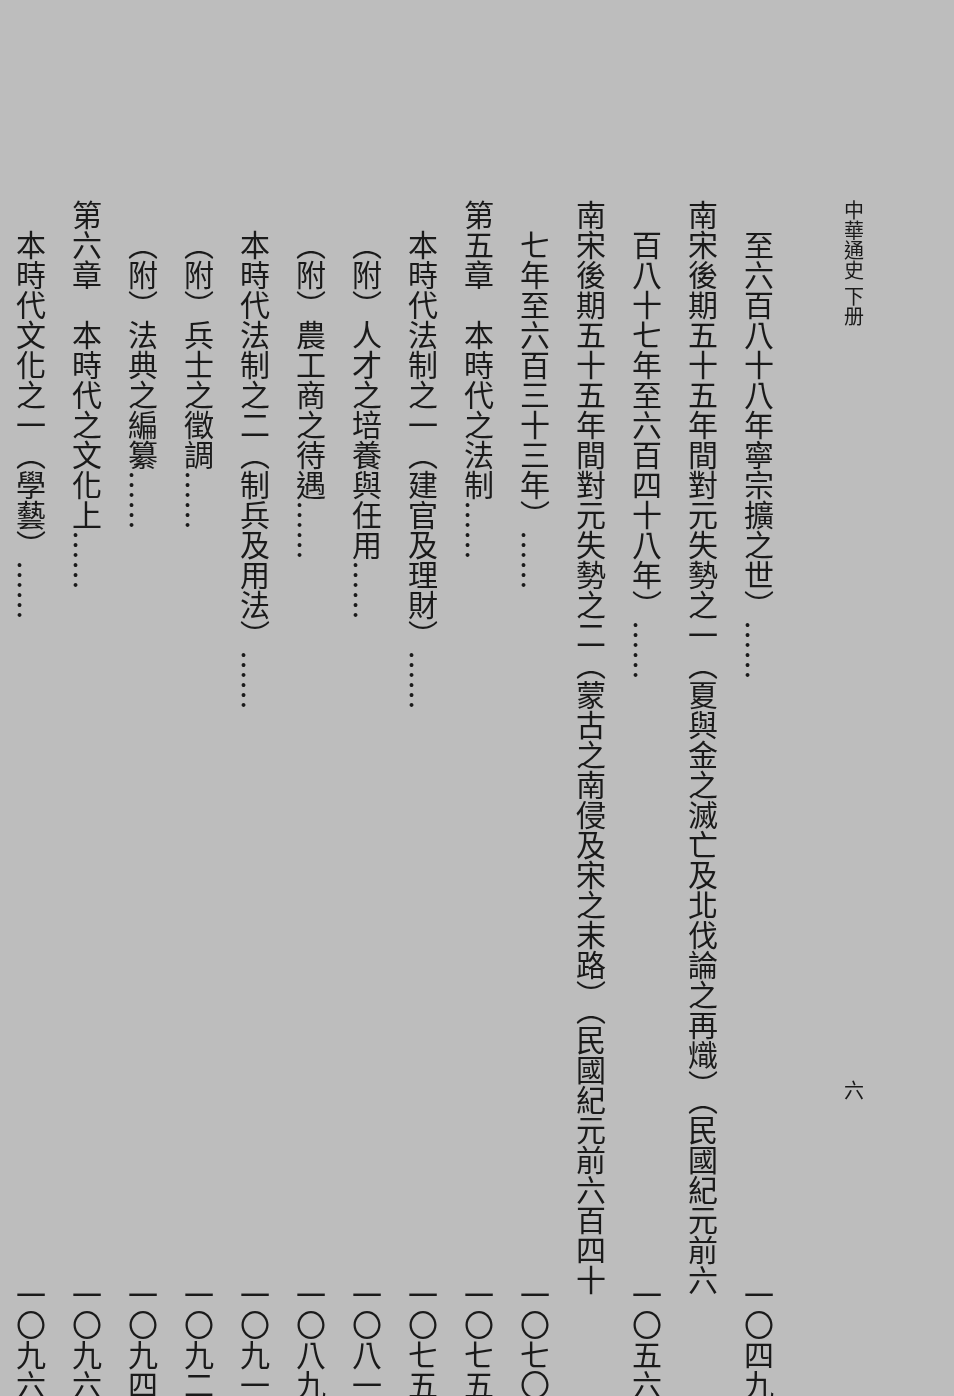中華通史 下册 六
至六百八十八年寧宗擴之世）…… 一〇四九
南宋後期五十五年間對元失勢之一（夏與金之滅亡及北伐論之再熾）（民國紀元前六
百八十七年至六百四十八年）…… 一〇五六
南宋後期五十五年間對元失勢之二（蒙古之南侵及宋之末路）（民國紀元前六百四十
七年至六百三十三年）…… 一〇七〇
第五章　本時代之法制…… 一〇七五
本時代法制之一（建官及理財）…… 一〇七五
（附）人才之培養與任用…… 一〇八一
（附）農工商之待遇…… 一〇八九
本時代法制之二（制兵及用法）…… 一〇九一
（附）兵士之徵調…… 一〇九二
（附）法典之編纂…… 一〇九四
第六章　本時代之文化上…… 一〇九六
本時代文化之一（學藝）…… 一〇九六